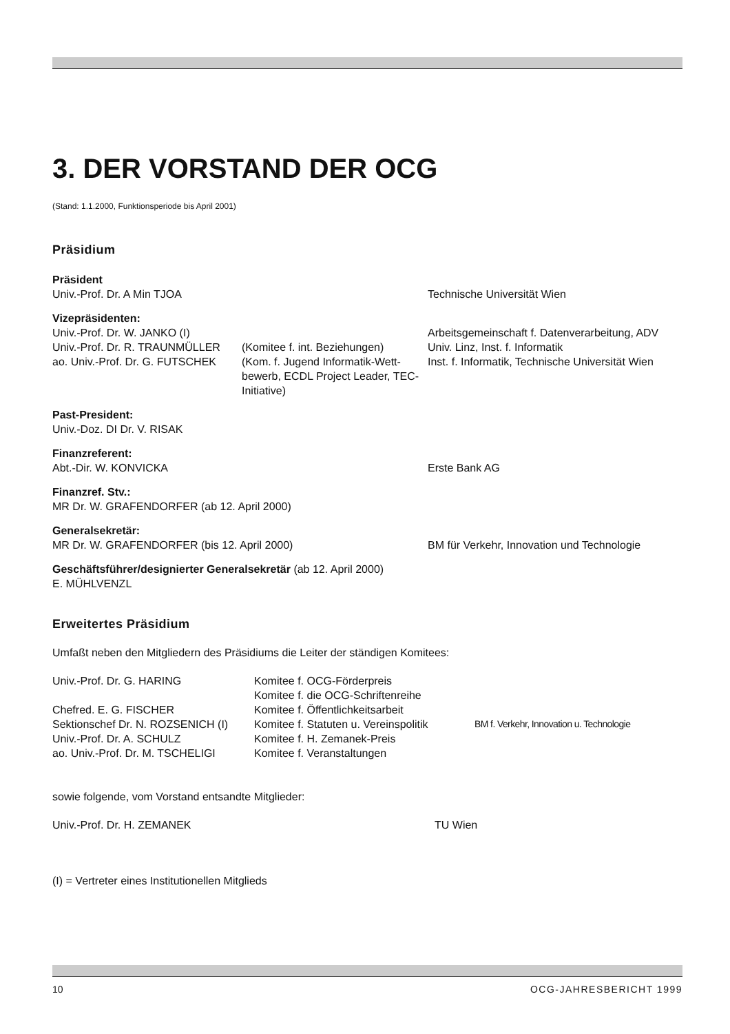3. DER VORSTAND DER OCG
(Stand: 1.1.2000, Funktionsperiode bis April 2001)
Präsidium
| Präsident | | |
| Univ.-Prof. Dr. A Min TJOA | | Technische Universität Wien |
| Vizepräsidenten: | | |
| Univ.-Prof. Dr. W. JANKO (I) | | Arbeitsgemeinschaft f. Datenverarbeitung, ADV |
| Univ.-Prof. Dr. R. TRAUNMÜLLER | (Komitee f. int. Beziehungen) | Univ. Linz, Inst. f. Informatik |
| ao. Univ.-Prof. Dr. G. FUTSCHEK | (Kom. f. Jugend Informatik-Wett-bewerb, ECDL Project Leader, TEC-Initiative) | Inst. f. Informatik, Technische Universität Wien |
| Past-President: | | |
| Univ.-Doz. DI Dr. V. RISAK | | |
| Finanzreferent: | | |
| Abt.-Dir. W. KONVICKA | | Erste Bank AG |
| Finanzref. Stv.: | | |
| MR Dr. W. GRAFENDORFER (ab 12. April 2000) | | |
| Generalsekretär: | | |
| MR Dr. W. GRAFENDORFER (bis 12. April 2000) | | BM für Verkehr, Innovation und Technologie |
| Geschäftsführer/designierter Generalsekretär (ab 12. April 2000) | | |
| E. MÜHLVENZL | | |
Erweitertes Präsidium
Umfaßt neben den Mitgliedern des Präsidiums die Leiter der ständigen Komitees:
| Univ.-Prof. Dr. G. HARING | Komitee f. OCG-Förderpreis | |
| | Komitee f. die OCG-Schriftenreihe | |
| Chefred. E. G. FISCHER | Komitee f. Öffentlichkeitsarbeit | |
| Sektionschef Dr. N. ROZSENICH (I) | Komitee f. Statuten u. Vereinspolitik | BM f. Verkehr, Innovation u. Technologie |
| Univ.-Prof. Dr. A. SCHULZ | Komitee f. H. Zemanek-Preis | |
| ao. Univ.-Prof. Dr. M. TSCHELIGI | Komitee f. Veranstaltungen | |
sowie folgende, vom Vorstand entsandte Mitglieder:
| Univ.-Prof. Dr. H. ZEMANEK | TU Wien |
(I) = Vertreter eines Institutionellen Mitglieds
10 OCG-JAHRESBERICHT 1999